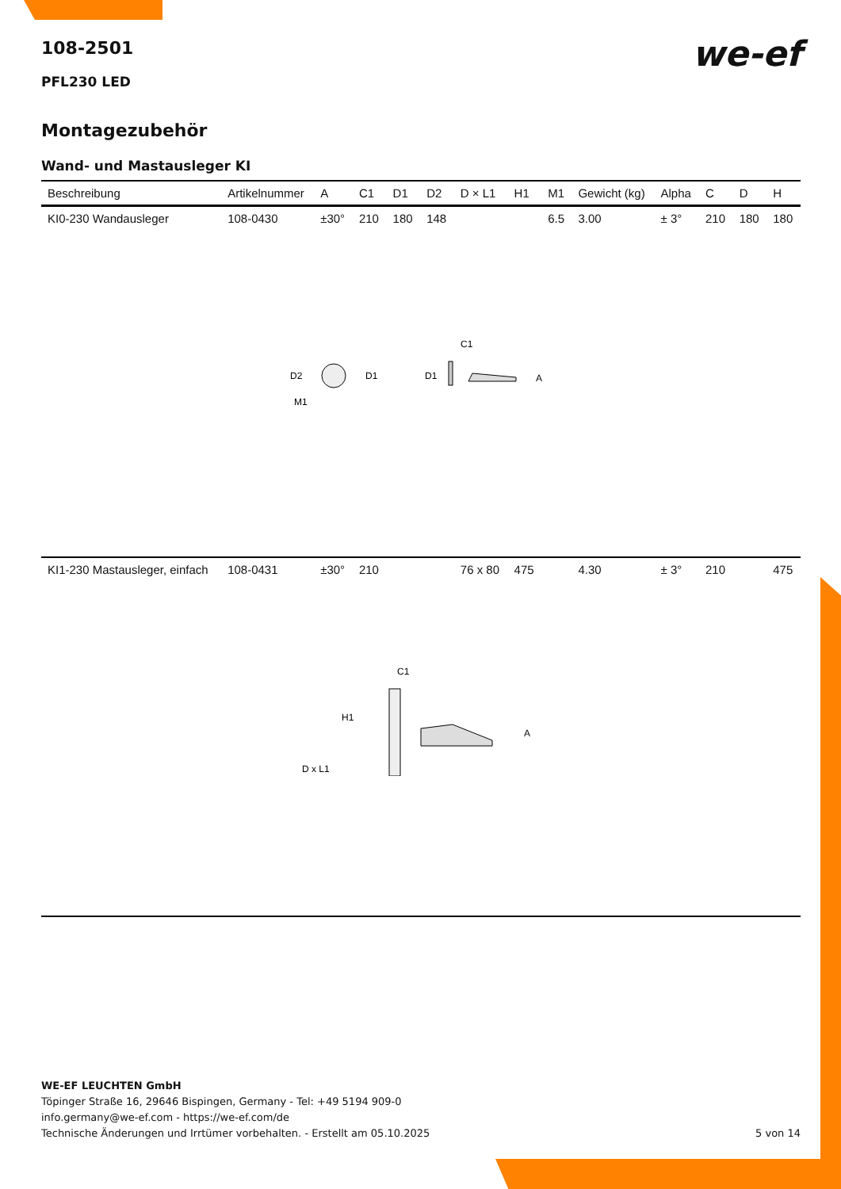108-2501
PFL230 LED
we-ef
Montagezubehör
Wand- und Mastausleger KI
| Beschreibung | Artikelnummer | A | C1 | D1 | D2 | D × L1 | H1 | M1 | Gewicht (kg) | Alpha | C | D | H |
| --- | --- | --- | --- | --- | --- | --- | --- | --- | --- | --- | --- | --- | --- |
| KI0-230 Wandausleger | 108-0430 | ±30° | 210 | 180 | 148 | | | 6.5 | 3.00 | ± 3° | 210 | 180 | 180 |
| D2 D1 M1 D1 C1 A | | | | | | | | | | | | | |
| KI1-230 Mastausleger, einfach | 108-0431 | ±30° | 210 | | | 76 x 80 | 475 | | 4.30 | ± 3° | 210 | | 475 |
| C1 H1 D x L1 A | | | | | | | | | | | | | |
WE-EF LEUCHTEN GmbH
Töpinger Straße 16, 29646 Bispingen, Germany - Tel: +49 5194 909-0
info.germany@we-ef.com - https://we-ef.com/de
Technische Änderungen und Irrtümer vorbehalten. - Erstellt am 05.10.2025 5 von 14